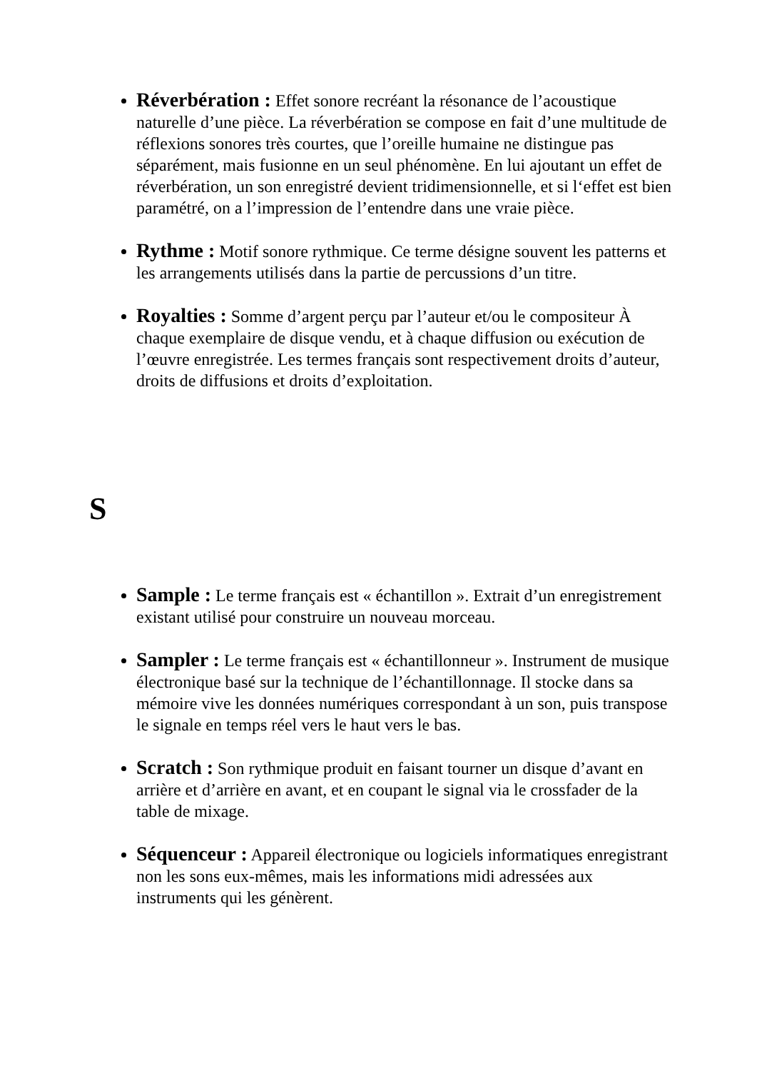Réverbération : Effet sonore recréant la résonance de l’acoustique naturelle d’une pièce. La réverbération se compose en fait d’une multitude de réflexions sonores très courtes, que l’oreille humaine ne distingue pas séparément, mais fusionne en un seul phénomène. En lui ajoutant un effet de réverbération, un son enregistré devient tridimensionnelle, et si l‘effet est bien paramétré, on a l’impression de l’entendre dans une vraie pièce.
Rythme : Motif sonore rythmique. Ce terme désigne souvent les patterns et les arrangements utilisés dans la partie de percussions d’un titre.
Royalties : Somme d’argent perçu par l’auteur et/ou le compositeur À chaque exemplaire de disque vendu, et à chaque diffusion ou exécution de l’œuvre enregistrée. Les termes français sont respectivement droits d’auteur, droits de diffusions et droits d’exploitation.
S
Sample : Le terme français est « échantillon ». Extrait d’un enregistrement existant utilisé pour construire un nouveau morceau.
Sampler : Le terme français est « échantillonneur ». Instrument de musique électronique basé sur la technique de l’échantillonnage. Il stocke dans sa mémoire vive les données numériques correspondant à un son, puis transpose le signale en temps réel vers le haut vers le bas.
Scratch : Son rythmique produit en faisant tourner un disque d’avant en arrière et d’arrière en avant, et en coupant le signal via le crossfader de la table de mixage.
Séquenceur : Appareil électronique ou logiciels informatiques enregistrant non les sons eux-mêmes, mais les informations midi adressées aux instruments qui les génèrent.